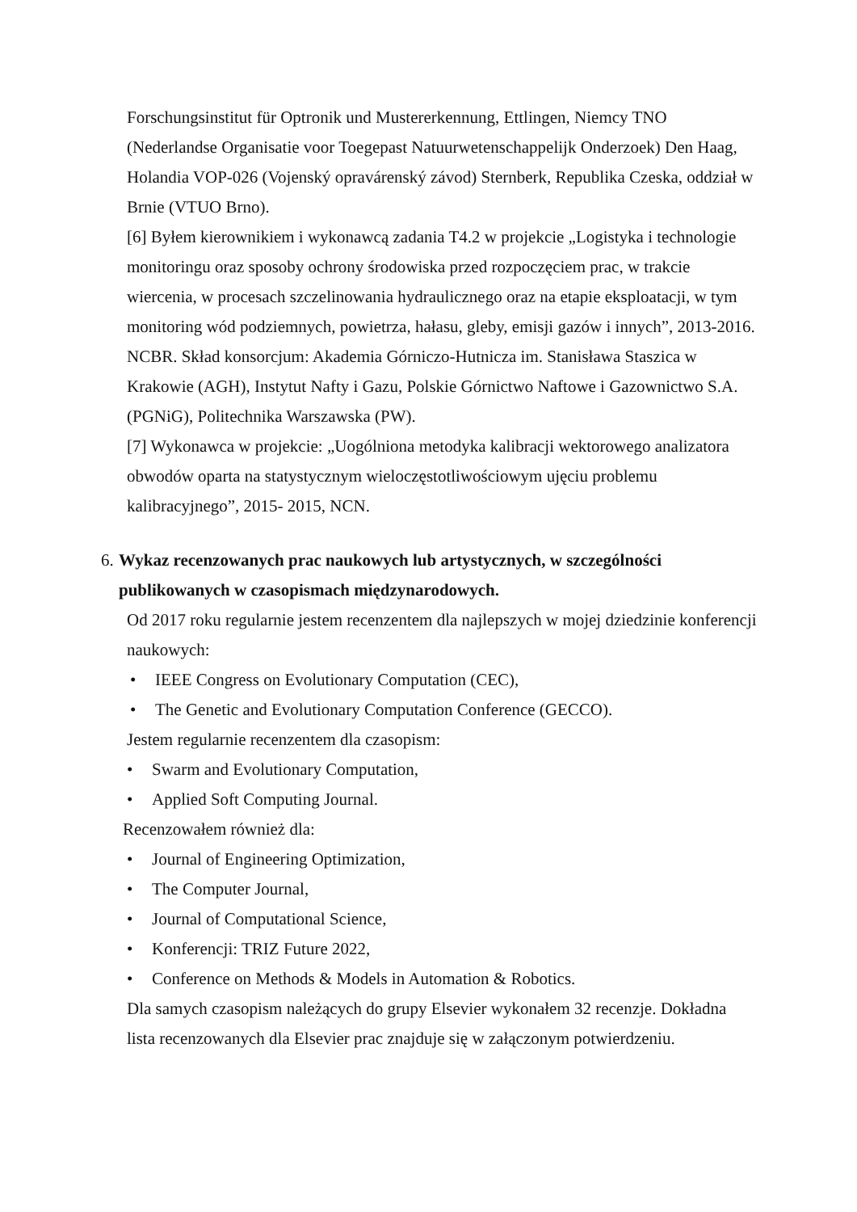Forschungsinstitut für Optronik und Mustererkennung, Ettlingen, Niemcy TNO (Nederlandse Organisatie voor Toegepast Natuurwetenschappelijk Onderzoek) Den Haag, Holandia VOP-026 (Vojenský opravárenský závod) Sternberk, Republika Czeska, oddział w Brnie (VTUO Brno).
[6] Byłem kierownikiem i wykonawcą zadania T4.2 w projekcie „Logistyka i technologie monitoringu oraz sposoby ochrony środowiska przed rozpoczęciem prac, w trakcie wiercenia, w procesach szczelinowania hydraulicznego oraz na etapie eksploatacji, w tym monitoring wód podziemnych, powietrza, hałasu, gleby, emisji gazów i innych”, 2013-2016. NCBR. Skład konsorcjum: Akademia Górniczo-Hutnicza im. Stanisława Staszica w Krakowie (AGH), Instytut Nafty i Gazu, Polskie Górnictwo Naftowe i Gazownictwo S.A. (PGNiG), Politechnika Warszawska (PW).
[7] Wykonawca w projekcie: „Uogólniona metodyka kalibracji wektorowego analizatora obwodów oparta na statystycznym wieloczęstotliwościowym ujęciu problemu kalibracyjnego”, 2015- 2015, NCN.
6. Wykaz recenzowanych prac naukowych lub artystycznych, w szczególności publikowanych w czasopismach międzynarodowych.
Od 2017 roku regularnie jestem recenzentem dla najlepszych w mojej dziedzinie konferencji naukowych:
• IEEE Congress on Evolutionary Computation (CEC),
• The Genetic and Evolutionary Computation Conference (GECCO).
Jestem regularnie recenzentem dla czasopism:
• Swarm and Evolutionary Computation,
• Applied Soft Computing Journal.
Recenzowałem również dla:
• Journal of Engineering Optimization,
• The Computer Journal,
• Journal of Computational Science,
• Konferencji: TRIZ Future 2022,
• Conference on Methods & Models in Automation & Robotics.
Dla samych czasopism należących do grupy Elsevier wykonałem 32 recenzje. Dokładna lista recenzowanych dla Elsevier prac znajduje się w załączonym potwierdzeniu.